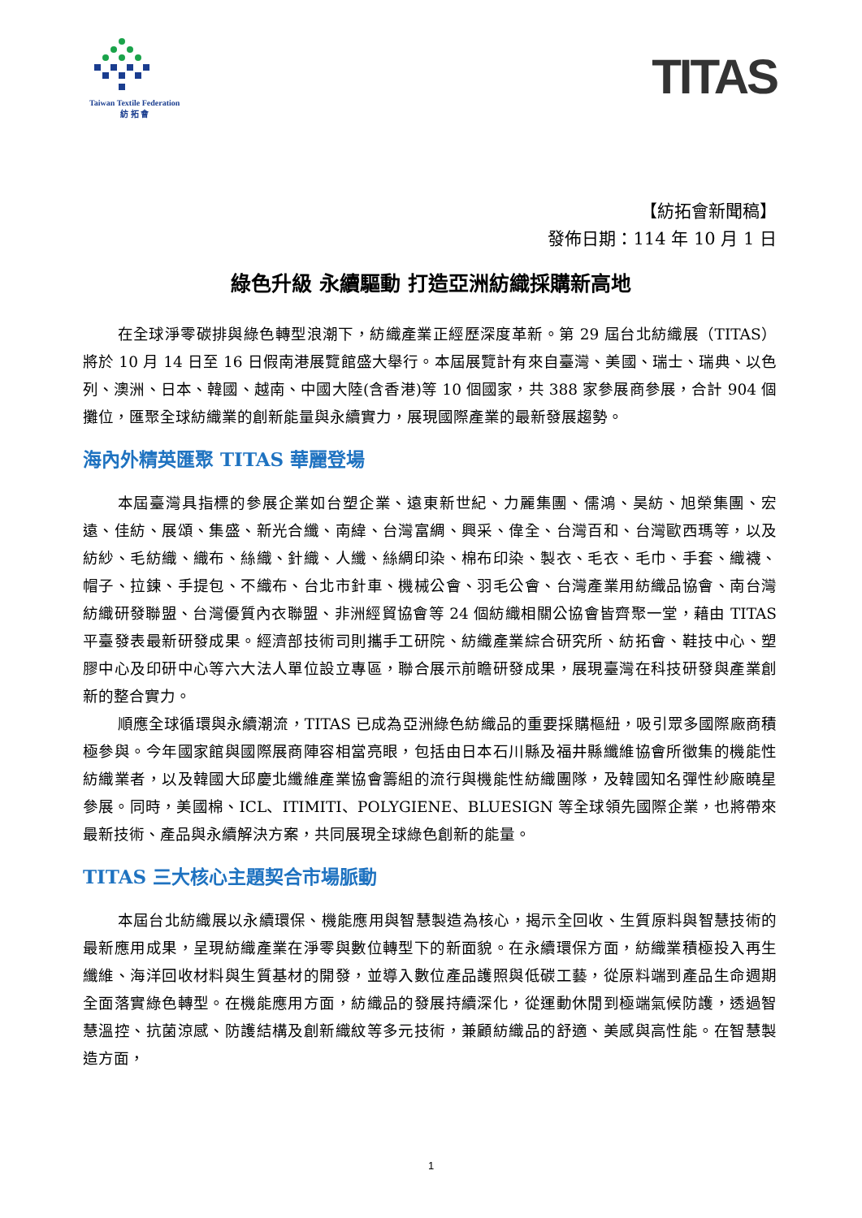Taiwan Textile Federation
紡 拓 會
TITAS
【紡拓會新聞稿】
發佈日期：114 年 10 月 1 日
綠色升級 永續驅動 打造亞洲紡織採購新高地
在全球淨零碳排與綠色轉型浪潮下，紡織產業正經歷深度革新。第 29 屆台北紡織展（TITAS）將於 10 月 14 日至 16 日假南港展覽館盛大舉行。本屆展覽計有來自臺灣、美國、瑞士、瑞典、以色列、澳洲、日本、韓國、越南、中國大陸(含香港)等 10 個國家，共 388 家參展商參展，合計 904 個攤位，匯聚全球紡織業的創新能量與永續實力，展現國際產業的最新發展趨勢。
海內外精英匯聚 TITAS 華麗登場
本屆臺灣具指標的參展企業如台塑企業、遠東新世紀、力麗集團、儒鴻、昊紡、旭榮集團、宏遠、佳紡、展頌、集盛、新光合纖、南緯、台灣富綢、興采、偉全、台灣百和、台灣歐西瑪等，以及紡紗、毛紡織、織布、絲織、針織、人纖、絲綢印染、棉布印染、製衣、毛衣、毛巾、手套、織襪、帽子、拉鍊、手提包、不織布、台北市針車、機械公會、羽毛公會、台灣產業用紡織品協會、南台灣紡織研發聯盟、台灣優質內衣聯盟、非洲經貿協會等 24 個紡織相關公協會皆齊聚一堂，藉由 TITAS 平臺發表最新研發成果。經濟部技術司則攜手工研院、紡織產業綜合研究所、紡拓會、鞋技中心、塑膠中心及印研中心等六大法人單位設立專區，聯合展示前瞻研發成果，展現臺灣在科技研發與產業創新的整合實力。
順應全球循環與永續潮流，TITAS 已成為亞洲綠色紡織品的重要採購樞紐，吸引眾多國際廠商積極參與。今年國家館與國際展商陣容相當亮眼，包括由日本石川縣及福井縣纖維協會所徵集的機能性紡織業者，以及韓國大邱慶北纖維產業協會籌組的流行與機能性紡織團隊，及韓國知名彈性紗廠曉星參展。同時，美國棉、ICL、ITIMITI、POLYGIENE、BLUESIGN 等全球領先國際企業，也將帶來最新技術、產品與永續解決方案，共同展現全球綠色創新的能量。
TITAS 三大核心主題契合市場脈動
本屆台北紡織展以永續環保、機能應用與智慧製造為核心，揭示全回收、生質原料與智慧技術的最新應用成果，呈現紡織產業在淨零與數位轉型下的新面貌。在永續環保方面，紡織業積極投入再生纖維、海洋回收材料與生質基材的開發，並導入數位產品護照與低碳工藝，從原料端到產品生命週期全面落實綠色轉型。在機能應用方面，紡織品的發展持續深化，從運動休閒到極端氣候防護，透過智慧溫控、抗菌涼感、防護結構及創新織紋等多元技術，兼顧紡織品的舒適、美感與高性能。在智慧製造方面，
1